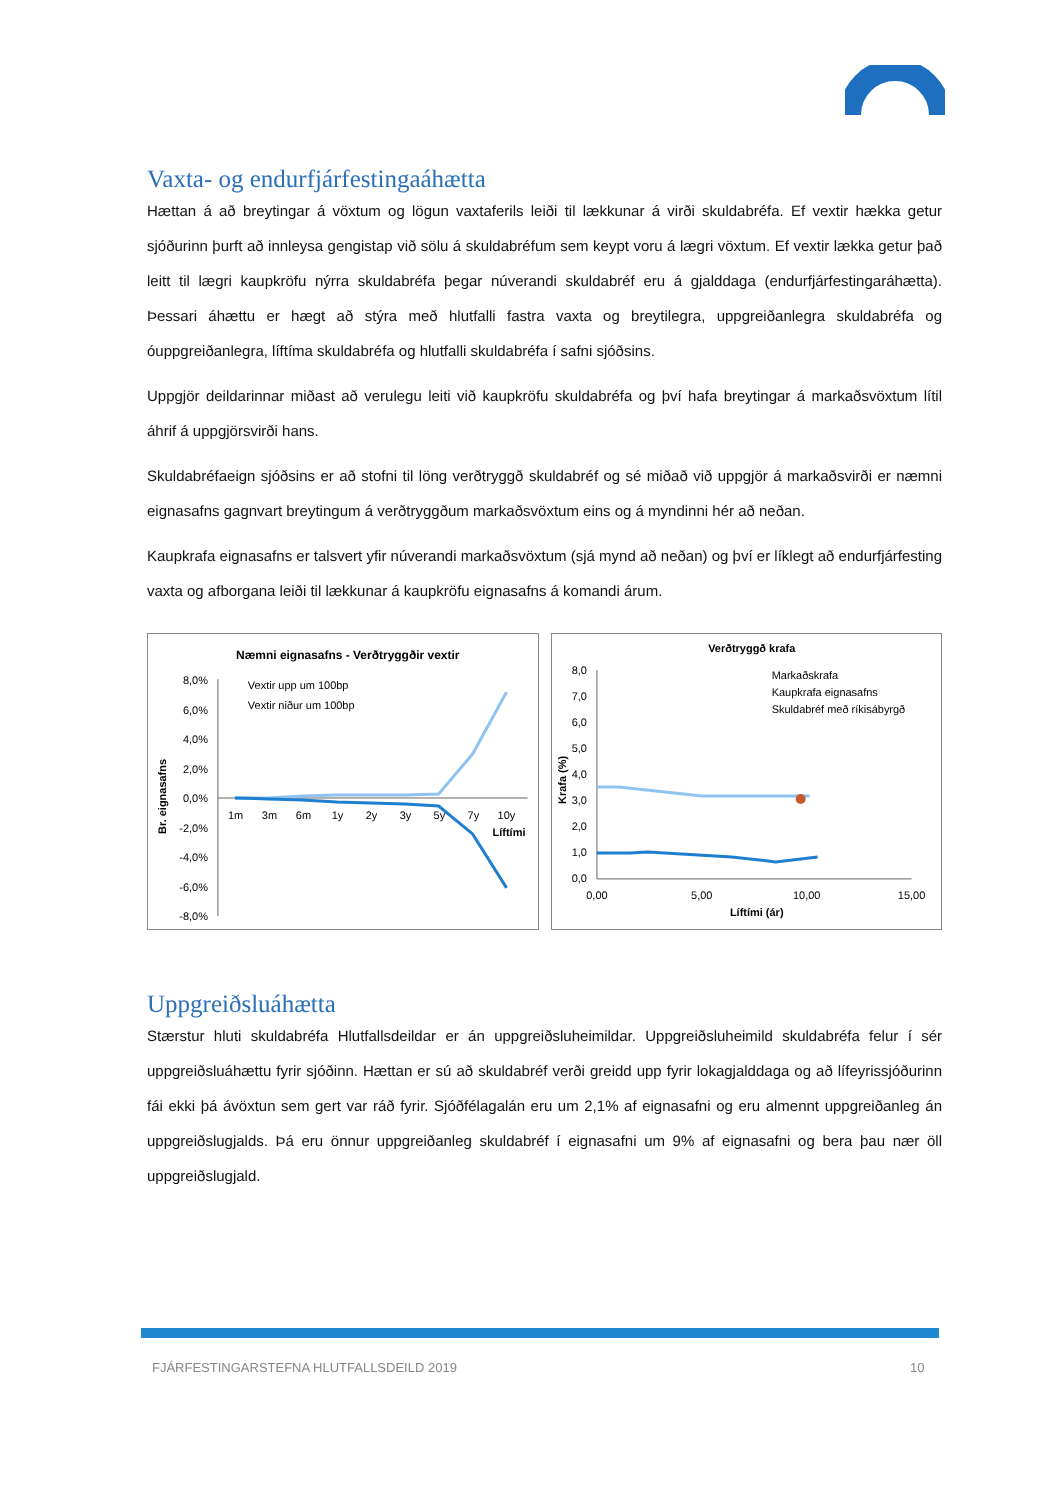Vaxta- og endurfjárfestingaáhætta
Hættan á að breytingar á vöxtum og lögun vaxtaferils leiði til lækkunar á virði skuldabréfa. Ef vextir hækka getur sjóðurinn þurft að innleysa gengistap við sölu á skuldabréfum sem keypt voru á lægri vöxtum. Ef vextir lækka getur það leitt til lægri kaupkröfu nýrra skuldabréfa þegar núverandi skuldabréf eru á gjalddaga (endurfjárfestingaráhætta). Þessari áhættu er hægt að stýra með hlutfalli fastra vaxta og breytilegra, uppgreiðanlegra skuldabréfa og óuppgreiðanlegra, líftíma skuldabréfa og hlutfalli skuldabréfa í safni sjóðsins.
Uppgjör deildarinnar miðast að verulegu leiti við kaupkröfu skuldabréfa og því hafa breytingar á markaðsvöxtum lítil áhrif á uppgjörsvirði hans.
Skuldabréfaeign sjóðsins er að stofni til löng verðtryggð skuldabréf og sé miðað við uppgjör á markaðsvirði er næmni eignasafns gagnvart breytingum á verðtryggðum markaðsvöxtum eins og á myndinni hér að neðan.
Kaupkrafa eignasafns er talsvert yfir núverandi markaðsvöxtum (sjá mynd að neðan) og því er líklegt að endurfjárfesting vaxta og afborgana leiði til lækkunar á kaupkröfu eignasafns á komandi árum.
Næmni eignasafns - Verðtryggðir vextir
8,0%
6,0%
4,0%
2,0%
0,0%
-2,0%
-4,0%
-6,0%
-8,0%
Br. eignasafns
Vextir upp um 100bp
Vextir niður um 100bp
1m
3m
6m
1y
2y
3y
5y
7y
10y
Líftími
Verðtryggð krafa
8,0
7,0
6,0
5,0
4,0
3,0
2,0
1,0
0,0
Krafa (%)
Markaðskrafa
Kaupkrafa eignasafns
Skuldabréf með ríkisábyrgð
0,00
5,00
10,00
15,00
Líftími (ár)
Uppgreiðsluáhætta
Stærstur hluti skuldabréfa Hlutfallsdeildar er án uppgreiðsluheimildar. Uppgreiðsluheimild skuldabréfa felur í sér uppgreiðsluáhættu fyrir sjóðinn. Hættan er sú að skuldabréf verði greidd upp fyrir lokagjalddaga og að lífeyrissjóðurinn fái ekki þá ávöxtun sem gert var ráð fyrir. Sjóðfélagalán eru um 2,1% af eignasafni og eru almennt uppgreiðanleg án uppgreiðslugjalds. Þá eru önnur uppgreiðanleg skuldabréf í eignasafni um 9% af eignasafni og bera þau nær öll uppgreiðslugjald.
FJÁRFESTINGARSTEFNA HLUTFALLSDEILD 2019
10